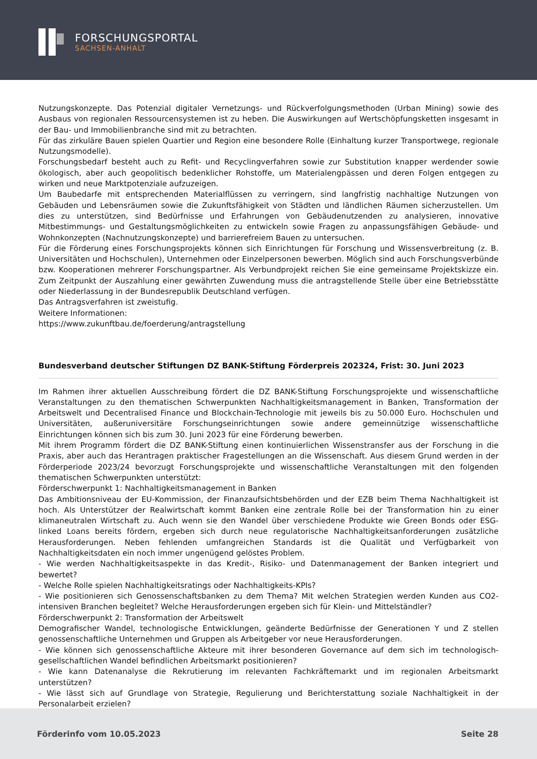FORSCHUNGSPORTAL
SACHSEN-ANHALT
Nutzungskonzepte. Das Potenzial digitaler Vernetzungs- und Rückverfolgungsmethoden (Urban Mining) sowie des Ausbaus von regionalen Ressourcensystemen ist zu heben. Die Auswirkungen auf Wertschöpfungsketten insgesamt in der Bau- und Immobilienbranche sind mit zu betrachten.
Für das zirkuläre Bauen spielen Quartier und Region eine besondere Rolle (Einhaltung kurzer Transportwege, regionale Nutzungsmodelle).
Forschungsbedarf besteht auch zu Refit- und Recyclingverfahren sowie zur Substitution knapper werdender sowie ökologisch, aber auch geopolitisch bedenklicher Rohstoffe, um Materialengpässen und deren Folgen entgegen zu wirken und neue Marktpotenziale aufzuzeigen.
Um Baubedarfe mit entsprechenden Materialflüssen zu verringern, sind langfristig nachhaltige Nutzungen von Gebäuden und Lebensräumen sowie die Zukunftsfähigkeit von Städten und ländlichen Räumen sicherzustellen. Um dies zu unterstützen, sind Bedürfnisse und Erfahrungen von Gebäudenutzenden zu analysieren, innovative Mitbestimmungs- und Gestaltungsmöglichkeiten zu entwickeln sowie Fragen zu anpassungsfähigen Gebäude- und Wohnkonzepten (Nachnutzungskonzepte) und barrierefreiem Bauen zu untersuchen.
Für die Förderung eines Forschungsprojekts können sich Einrichtungen für Forschung und Wissensverbreitung (z. B. Universitäten und Hochschulen), Unternehmen oder Einzelpersonen bewerben. Möglich sind auch Forschungsverbünde bzw. Kooperationen mehrerer Forschungspartner. Als Verbundprojekt reichen Sie eine gemeinsame Projektskizze ein. Zum Zeitpunkt der Auszahlung einer gewährten Zuwendung muss die antragstellende Stelle über eine Betriebsstätte oder Niederlassung in der Bundesrepublik Deutschland verfügen.
Das Antragsverfahren ist zweistufig.
Weitere Informationen:
https://www.zukunftbau.de/foerderung/antragstellung
Bundesverband deutscher Stiftungen DZ BANK-Stiftung Förderpreis 202324, Frist: 30. Juni 2023
Im Rahmen ihrer aktuellen Ausschreibung fördert die DZ BANK-Stiftung Forschungsprojekte und wissenschaftliche Veranstaltungen zu den thematischen Schwerpunkten Nachhaltigkeitsmanagement in Banken, Transformation der Arbeitswelt und Decentralised Finance und Blockchain-Technologie mit jeweils bis zu 50.000 Euro. Hochschulen und Universitäten, außeruniversitäre Forschungseinrichtungen sowie andere gemeinnützige wissenschaftliche Einrichtungen können sich bis zum 30. Juni 2023 für eine Förderung bewerben.
Mit ihrem Programm fördert die DZ BANK-Stiftung einen kontinuierlichen Wissenstransfer aus der Forschung in die Praxis, aber auch das Herantragen praktischer Fragestellungen an die Wissenschaft. Aus diesem Grund werden in der Förderperiode 2023/24 bevorzugt Forschungsprojekte und wissenschaftliche Veranstaltungen mit den folgenden thematischen Schwerpunkten unterstützt:
Förderschwerpunkt 1: Nachhaltigkeitsmanagement in Banken
Das Ambitionsniveau der EU-Kommission, der Finanzaufsichtsbehörden und der EZB beim Thema Nachhaltigkeit ist hoch. Als Unterstützer der Realwirtschaft kommt Banken eine zentrale Rolle bei der Transformation hin zu einer klimaneutralen Wirtschaft zu. Auch wenn sie den Wandel über verschiedene Produkte wie Green Bonds oder ESG-linked Loans bereits fördern, ergeben sich durch neue regulatorische Nachhaltigkeitsanforderungen zusätzliche Herausforderungen. Neben fehlenden umfangreichen Standards ist die Qualität und Verfügbarkeit von Nachhaltigkeitsdaten ein noch immer ungenügend gelöstes Problem.
- Wie werden Nachhaltigkeitsaspekte in das Kredit-, Risiko- und Datenmanagement der Banken integriert und bewertet?
- Welche Rolle spielen Nachhaltigkeitsratings oder Nachhaltigkeits-KPIs?
- Wie positionieren sich Genossenschaftsbanken zu dem Thema? Mit welchen Strategien werden Kunden aus CO2-intensiven Branchen begleitet? Welche Herausforderungen ergeben sich für Klein- und Mittelständler?
Förderschwerpunkt 2: Transformation der Arbeitswelt
Demografischer Wandel, technologische Entwicklungen, geänderte Bedürfnisse der Generationen Y und Z stellen genossenschaftliche Unternehmen und Gruppen als Arbeitgeber vor neue Herausforderungen.
- Wie können sich genossenschaftliche Akteure mit ihrer besonderen Governance auf dem sich im technologisch-gesellschaftlichen Wandel befindlichen Arbeitsmarkt positionieren?
- Wie kann Datenanalyse die Rekrutierung im relevanten Fachkräftemarkt und im regionalen Arbeitsmarkt unterstützen?
- Wie lässt sich auf Grundlage von Strategie, Regulierung und Berichterstattung soziale Nachhaltigkeit in der Personalarbeit erzielen?
Förderinfo vom 10.05.2023 Seite 28